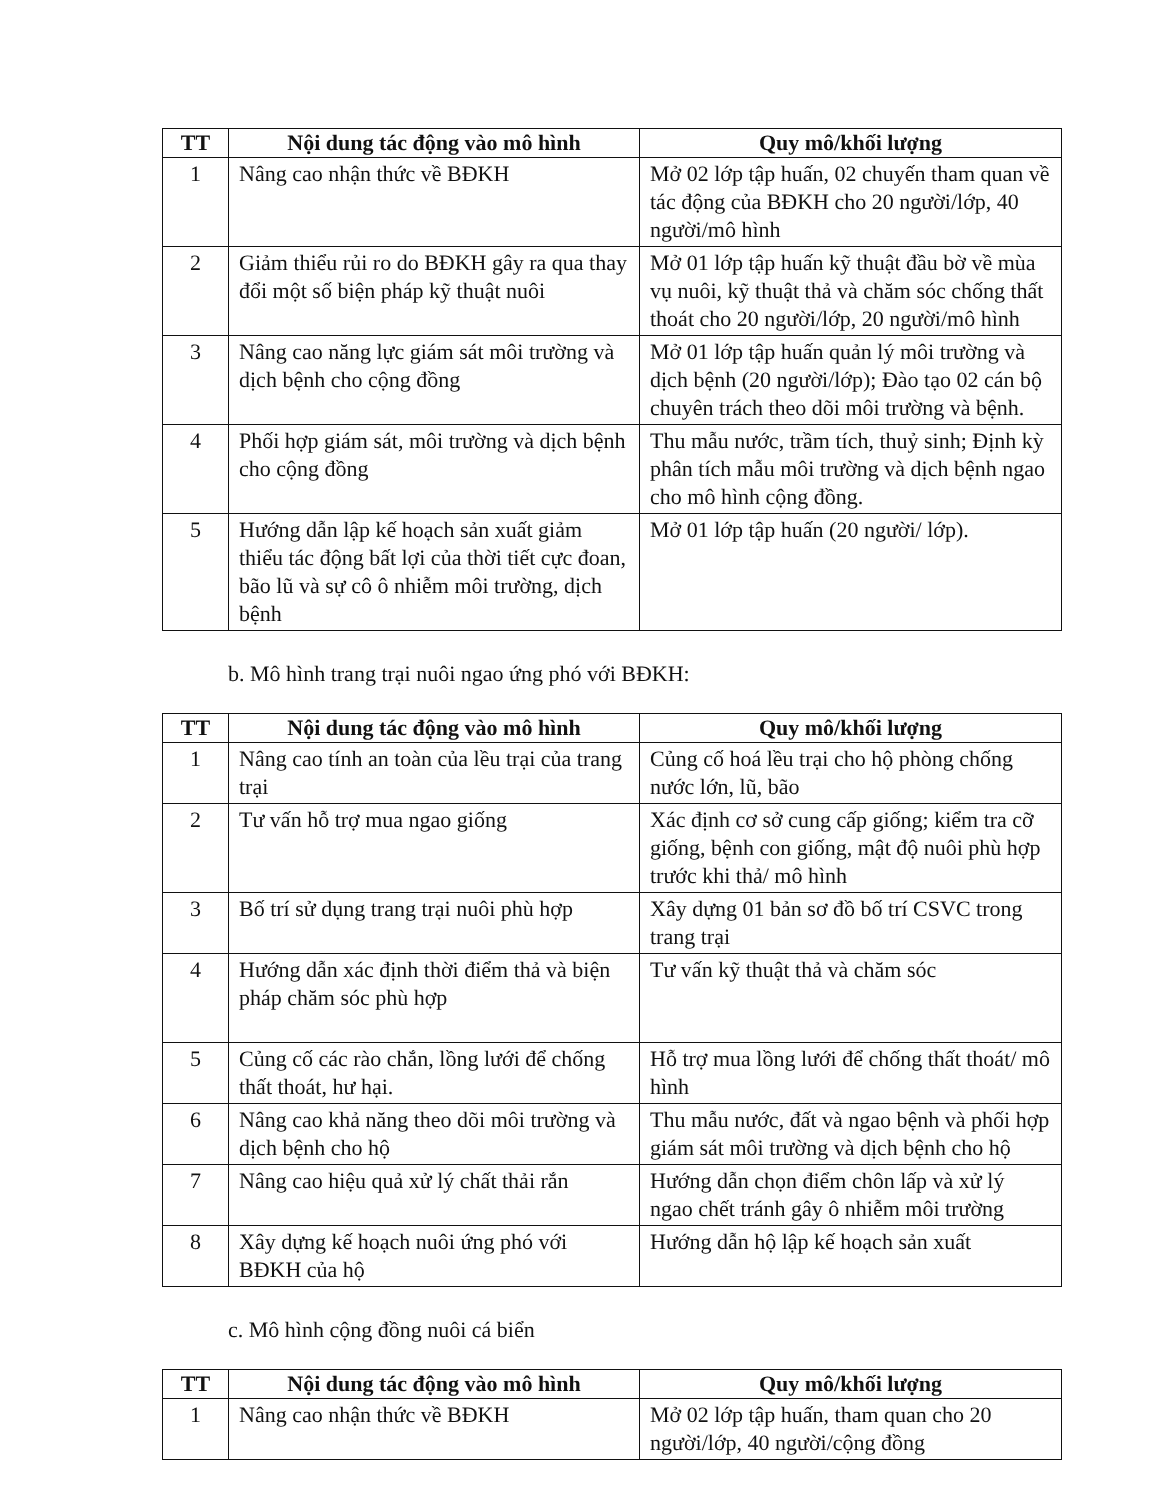| TT | Nội dung tác động vào mô hình | Quy mô/khối lượng |
| --- | --- | --- |
| 1 | Nâng cao nhận thức về BĐKH | Mở 02 lớp tập huấn, 02 chuyến tham quan về tác động của BĐKH cho 20 người/lớp, 40 người/mô hình |
| 2 | Giảm thiểu rủi ro do BĐKH gây ra qua thay đổi một số biện pháp kỹ thuật nuôi | Mở 01 lớp tập huấn kỹ thuật đầu bờ về mùa vụ nuôi, kỹ thuật thả và chăm sóc chống thất thoát cho 20 người/lớp, 20 người/mô hình |
| 3 | Nâng cao năng lực giám sát môi trường và dịch bệnh cho cộng đồng | Mở 01 lớp tập huấn quản lý môi trường và dịch bệnh (20 người/lớp); Đào tạo 02 cán bộ chuyên trách theo dõi môi trường và bệnh. |
| 4 | Phối hợp giám sát, môi trường và dịch bệnh cho cộng đồng | Thu mẫu nước, trầm tích, thuỷ sinh; Định kỳ phân tích mẫu môi trường và dịch bệnh ngao cho mô hình cộng đồng. |
| 5 | Hướng dẫn lập kế hoạch sản xuất giảm thiểu tác động bất lợi của thời tiết cực đoan, bão lũ và sự cô ô nhiễm môi trường, dịch bệnh | Mở 01 lớp tập huấn (20 người/ lớp). |
b. Mô hình trang trại nuôi ngao ứng phó với BĐKH:
| TT | Nội dung tác động vào mô hình | Quy mô/khối lượng |
| --- | --- | --- |
| 1 | Nâng cao tính an toàn của lều trại của trang trại | Củng cố hoá lều trại cho hộ phòng chống nước lớn, lũ, bão |
| 2 | Tư vấn hỗ trợ mua ngao giống | Xác định cơ sở cung cấp giống; kiểm tra cỡ giống, bệnh con giống, mật độ nuôi phù hợp trước khi thả/ mô hình |
| 3 | Bố trí sử dụng trang trại nuôi phù hợp | Xây dựng 01 bản sơ đồ bố trí CSVC trong trang trại |
| 4 | Hướng dẫn xác định thời điểm thả và biện pháp chăm sóc phù hợp | Tư vấn kỹ thuật thả và chăm sóc |
| 5 | Củng cố các rào chắn, lồng lưới để chống thất thoát, hư hại. | Hỗ trợ mua lồng lưới để chống thất thoát/ mô hình |
| 6 | Nâng cao khả năng theo dõi môi trường và dịch bệnh cho hộ | Thu mẫu nước, đất và ngao bệnh và phối hợp giám sát môi trường và dịch bệnh cho hộ |
| 7 | Nâng cao hiệu quả xử lý chất thải rắn | Hướng dẫn chọn điểm chôn lấp và xử lý ngao chết tránh gây ô nhiễm môi trường |
| 8 | Xây dựng kế hoạch nuôi ứng phó với BĐKH của hộ | Hướng dẫn hộ lập kế hoạch sản xuất |
c. Mô hình cộng đồng nuôi cá biển
| TT | Nội dung tác động vào mô hình | Quy mô/khối lượng |
| --- | --- | --- |
| 1 | Nâng cao nhận thức về BĐKH | Mở 02 lớp tập huấn, tham quan cho 20 người/lớp, 40 người/cộng đồng |